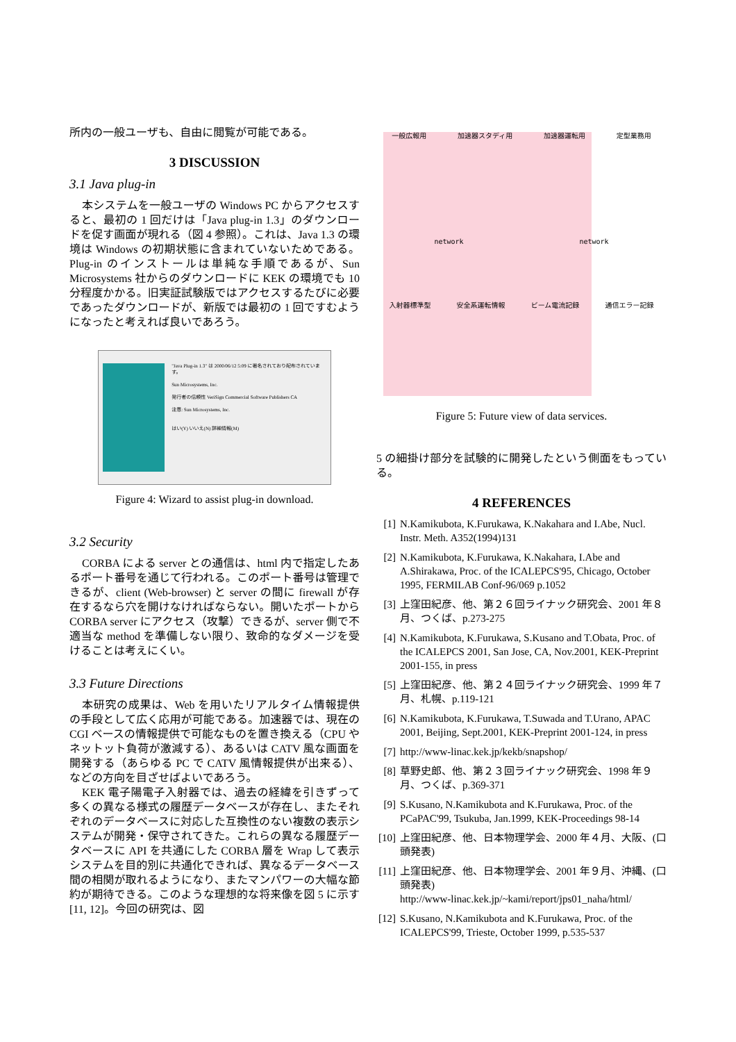所内の一般ユーザも、自由に閲覧が可能である。
3 DISCUSSION
3.1 Java plug-in
本システムを一般ユーザの Windows PC からアクセスすると、最初の 1 回だけは「Java plug-in 1.3」のダウンロードを促す画面が現れる（図 4 参照）。これは、Java 1.3 の環境は Windows の初期状態に含まれていないためである。Plug-in のインストールは単純な手順であるが、Sun Microsystems 社からのダウンロードに KEK の環境でも 10 分程度かかる。旧実証試験版ではアクセスするたびに必要であったダウンロードが、新版では最初の 1 回ですむようになったと考えれば良いであろう。
"Java Plug-in 1.3" は 2000/06/12 5:09 に署名されており配布されています。
Sun Microsystems, Inc.
発行者の信頼性 VeriSign Commercial Software Publishers CA
注意: Sun Microsystems, Inc.
はい(Y) いいえ(N) 詳細情報(M)
Figure 4: Wizard to assist plug-in download.
3.2 Security
CORBA による server との通信は、html 内で指定したあるポート番号を通じて行われる。このポート番号は管理できるが、client (Web-browser) と server の間に firewall が存在するなら穴を開けなければならない。開いたポートから CORBA server にアクセス（攻撃）できるが、server 側で不適当な method を準備しない限り、致命的なダメージを受けることは考えにくい。
3.3 Future Directions
本研究の成果は、Web を用いたリアルタイム情報提供の手段として広く応用が可能である。加速器では、現在の CGI ベースの情報提供で可能なものを置き換える（CPU やネットット負荷が激減する）、あるいは CATV 風な画面を開発する（あらゆる PC で CATV 風情報提供が出来る）、などの方向を目ざせばよいであろう。
KEK 電子陽電子入射器では、過去の経緯を引きずって多くの異なる様式の履歴データベースが存在し、またそれぞれのデータベースに対応した互換性のない複数の表示システムが開発・保守されてきた。これらの異なる履歴データベースに API を共通にした CORBA 層を Wrap して表示システムを目的別に共通化できれば、異なるデータベース間の相関が取れるようになり、またマンパワーの大幅な節約が期待できる。このような理想的な将来像を図 5 に示す [11, 12]。今回の研究は、図
一般広報用 加速器スタディ用 加速器運転用 定型業務用
network network
入射器標準型 安全系運転情報 ビーム電流記録 通信エラー記録
Figure 5: Future view of data services.
5 の細掛け部分を試験的に開発したという側面をもっている。
4 REFERENCES
[1] N.Kamikubota, K.Furukawa, K.Nakahara and I.Abe, Nucl. Instr. Meth. A352(1994)131
[2] N.Kamikubota, K.Furukawa, K.Nakahara, I.Abe and A.Shirakawa, Proc. of the ICALEPCS'95, Chicago, October 1995, FERMILAB Conf-96/069 p.1052
[3] 上窪田紀彦、他、第２６回ライナック研究会、2001 年８月、つくば、p.273-275
[4] N.Kamikubota, K.Furukawa, S.Kusano and T.Obata, Proc. of the ICALEPCS 2001, San Jose, CA, Nov.2001, KEK-Preprint 2001-155, in press
[5] 上窪田紀彦、他、第２４回ライナック研究会、1999 年７月、札幌、p.119-121
[6] N.Kamikubota, K.Furukawa, T.Suwada and T.Urano, APAC 2001, Beijing, Sept.2001, KEK-Preprint 2001-124, in press
[7] http://www-linac.kek.jp/kekb/snapshop/
[8] 草野史郎、他、第２３回ライナック研究会、1998 年９月、つくば、p.369-371
[9] S.Kusano, N.Kamikubota and K.Furukawa, Proc. of the PCaPAC'99, Tsukuba, Jan.1999, KEK-Proceedings 98-14
[10] 上窪田紀彦、他、日本物理学会、2000 年４月、大阪、(口頭発表)
[11] 上窪田紀彦、他、日本物理学会、2001 年９月、沖縄、(口頭発表)
http://www-linac.kek.jp/~kami/report/jps01_naha/html/
[12] S.Kusano, N.Kamikubota and K.Furukawa, Proc. of the ICALEPCS'99, Trieste, October 1999, p.535-537